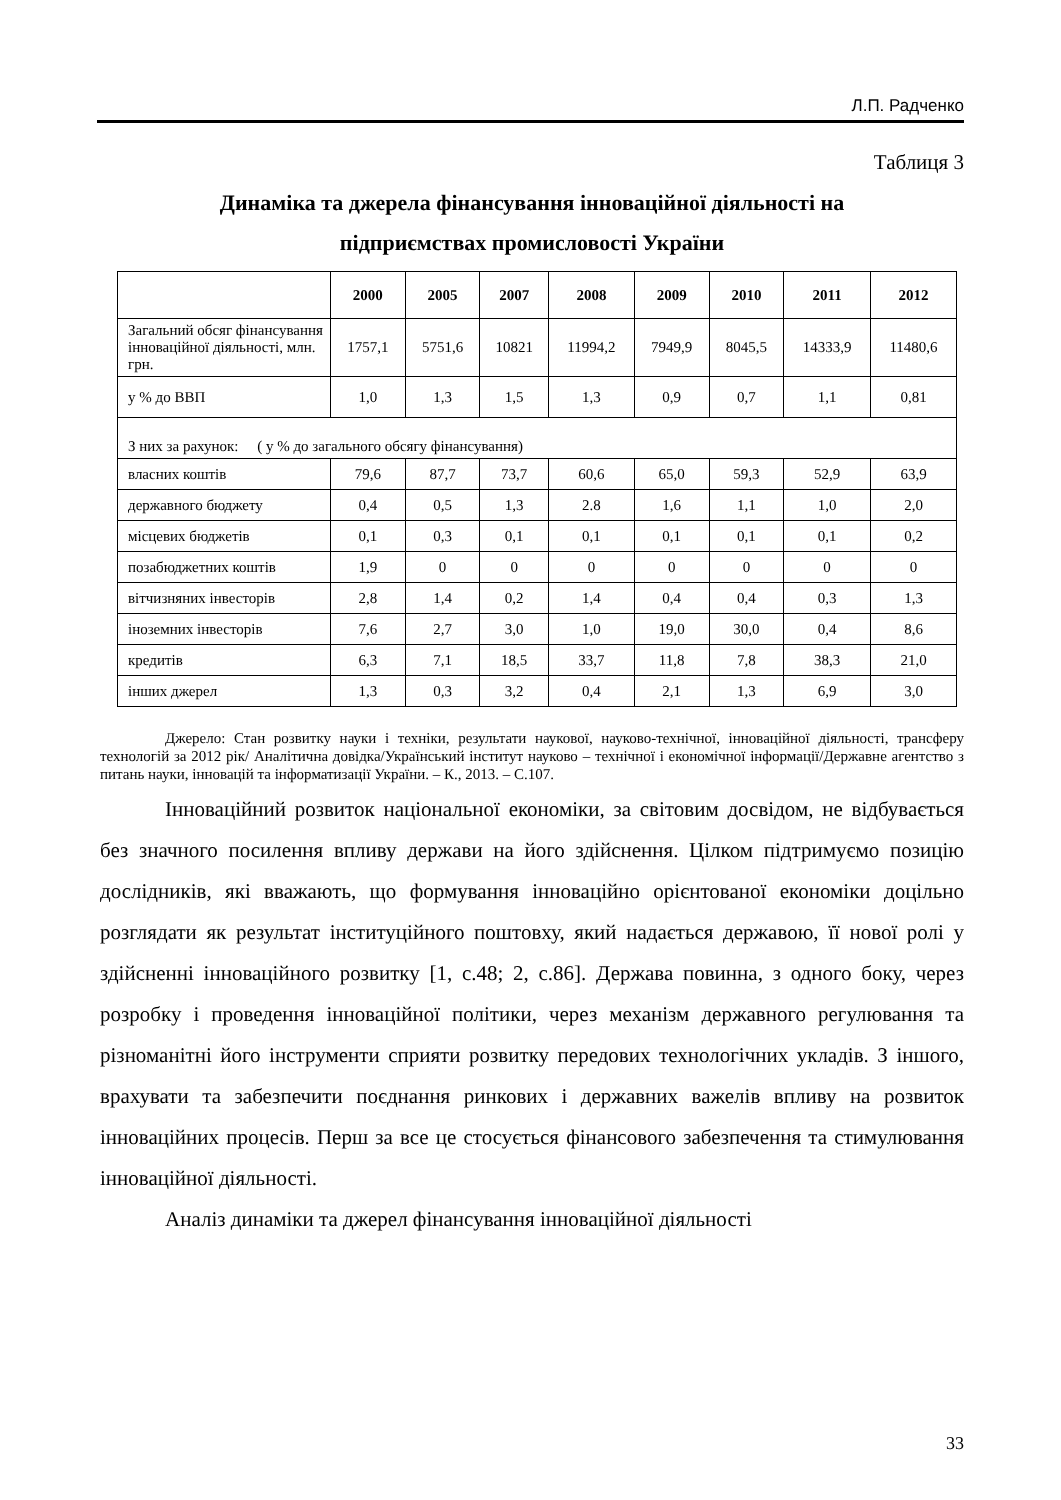Л.П. Радченко
Таблиця 3
Динаміка та джерела фінансування інноваційної діяльності на
підприємствах промисловості України
| | 2000 | 2005 | 2007 | 2008 | 2009 | 2010 | 2011 | 2012 |
| --- | --- | --- | --- | --- | --- | --- | --- | --- |
| Загальний обсяг фінансування інноваційної діяльності, млн. грн. | 1757,1 | 5751,6 | 10821 | 11994,2 | 7949,9 | 8045,5 | 14333,9 | 11480,6 |
| у % до ВВП | 1,0 | 1,3 | 1,5 | 1,3 | 0,9 | 0,7 | 1,1 | 0,81 |
| З них за рахунок: ( у % до загального обсягу фінансування) | | | | | | | | |
| власних коштів | 79,6 | 87,7 | 73,7 | 60,6 | 65,0 | 59,3 | 52,9 | 63,9 |
| державного бюджету | 0,4 | 0,5 | 1,3 | 2.8 | 1,6 | 1,1 | 1,0 | 2,0 |
| місцевих бюджетів | 0,1 | 0,3 | 0,1 | 0,1 | 0,1 | 0,1 | 0,1 | 0,2 |
| позабюджетних коштів | 1,9 | 0 | 0 | 0 | 0 | 0 | 0 | 0 |
| вітчизняних інвесторів | 2,8 | 1,4 | 0,2 | 1,4 | 0,4 | 0,4 | 0,3 | 1,3 |
| іноземних інвесторів | 7,6 | 2,7 | 3,0 | 1,0 | 19,0 | 30,0 | 0,4 | 8,6 |
| кредитів | 6,3 | 7,1 | 18,5 | 33,7 | 11,8 | 7,8 | 38,3 | 21,0 |
| інших джерел | 1,3 | 0,3 | 3,2 | 0,4 | 2,1 | 1,3 | 6,9 | 3,0 |
Джерело: Стан розвитку науки і техніки, результати наукової, науково-технічної, інноваційної діяльності, трансферу технологій за 2012 рік/ Аналітична довідка/Український інститут науково – технічної і економічної інформації/Державне агентство з питань науки, інновацій та інформатизації України. – К., 2013. – С.107.
Інноваційний розвиток національної економіки, за світовим досвідом, не відбувається без значного посилення впливу держави на його здійснення. Цілком підтримуємо позицію дослідників, які вважають, що формування інноваційно орієнтованої економіки доцільно розглядати як результат інституційного поштовху, який надається державою, її нової ролі у здійсненні інноваційного розвитку [1, с.48; 2, с.86]. Держава повинна, з одного боку, через розробку і проведення інноваційної політики, через механізм державного регулювання та різноманітні його інструменти сприяти розвитку передових технологічних укладів. З іншого, врахувати та забезпечити поєднання ринкових і державних важелів впливу на розвиток інноваційних процесів. Перш за все це стосується фінансового забезпечення та стимулювання інноваційної діяльності.
Аналіз динаміки та джерел фінансування інноваційної діяльності
33